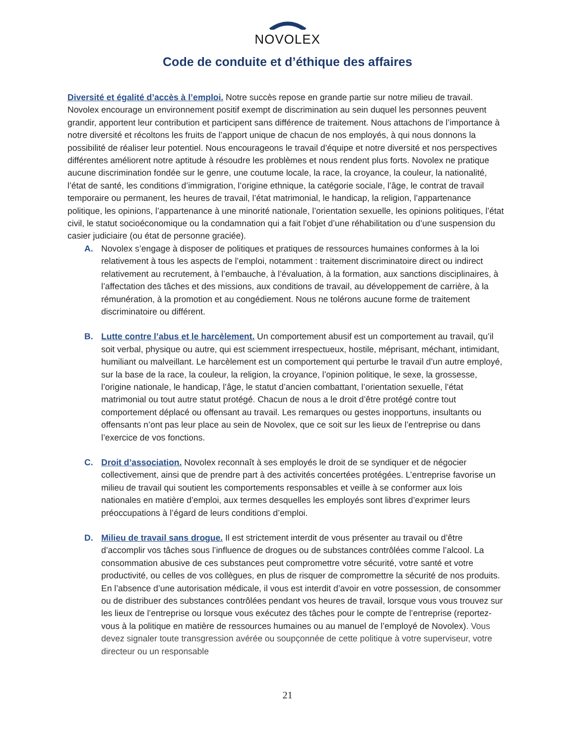NOVOLEX
Code de conduite et d’éthique des affaires
Diversité et égalité d’accès à l’emploi. Notre succès repose en grande partie sur notre milieu de travail. Novolex encourage un environnement positif exempt de discrimination au sein duquel les personnes peuvent grandir, apportent leur contribution et participent sans différence de traitement. Nous attachons de l’importance à notre diversité et récoltons les fruits de l’apport unique de chacun de nos employés, à qui nous donnons la possibilité de réaliser leur potentiel. Nous encourageons le travail d’équipe et notre diversité et nos perspectives différentes améliorent notre aptitude à résoudre les problèmes et nous rendent plus forts. Novolex ne pratique aucune discrimination fondée sur le genre, une coutume locale, la race, la croyance, la couleur, la nationalité, l’état de santé, les conditions d’immigration, l’origine ethnique, la catégorie sociale, l’âge, le contrat de travail temporaire ou permanent, les heures de travail, l’état matrimonial, le handicap, la religion, l’appartenance politique, les opinions, l’appartenance à une minorité nationale, l’orientation sexuelle, les opinions politiques, l’état civil, le statut socioéconomique ou la condamnation qui a fait l’objet d’une réhabilitation ou d’une suspension du casier judiciaire (ou état de personne graciée).
A. Novolex s’engage à disposer de politiques et pratiques de ressources humaines conformes à la loi relativement à tous les aspects de l’emploi, notamment : traitement discriminatoire direct ou indirect relativement au recrutement, à l’embauche, à l’évaluation, à la formation, aux sanctions disciplinaires, à l’affectation des tâches et des missions, aux conditions de travail, au développement de carrière, à la rémunération, à la promotion et au congédiement. Nous ne tolérons aucune forme de traitement discriminatoire ou différent.
B. Lutte contre l’abus et le harcèlement. Un comportement abusif est un comportement au travail, qu’il soit verbal, physique ou autre, qui est sciemment irrespectueux, hostile, méprisant, méchant, intimidant, humiliant ou malveillant. Le harcèlement est un comportement qui perturbe le travail d’un autre employé, sur la base de la race, la couleur, la religion, la croyance, l’opinion politique, le sexe, la grossesse, l’origine nationale, le handicap, l’âge, le statut d’ancien combattant, l’orientation sexuelle, l’état matrimonial ou tout autre statut protégé. Chacun de nous a le droit d’être protégé contre tout comportement déplacé ou offensant au travail. Les remarques ou gestes inopportuns, insultants ou offensants n’ont pas leur place au sein de Novolex, que ce soit sur les lieux de l’entreprise ou dans l’exercice de vos fonctions.
C. Droit d’association. Novolex reconnaît à ses employés le droit de se syndiquer et de négocier collectivement, ainsi que de prendre part à des activités concertées protégées. L’entreprise favorise un milieu de travail qui soutient les comportements responsables et veille à se conformer aux lois nationales en matière d’emploi, aux termes desquelles les employés sont libres d’exprimer leurs préoccupations à l’égard de leurs conditions d’emploi.
D. Milieu de travail sans drogue. Il est strictement interdit de vous présenter au travail ou d’être d’accomplir vos tâches sous l’influence de drogues ou de substances contrôlées comme l’alcool. La consommation abusive de ces substances peut compromettre votre sécurité, votre santé et votre productivité, ou celles de vos collègues, en plus de risquer de compromettre la sécurité de nos produits. En l’absence d’une autorisation médicale, il vous est interdit d’avoir en votre possession, de consommer ou de distribuer des substances contrôlées pendant vos heures de travail, lorsque vous vous trouvez sur les lieux de l’entreprise ou lorsque vous exécutez des tâches pour le compte de l’entreprise (reportez-vous à la politique en matière de ressources humaines ou au manuel de l’employé de Novolex). Vous devez signaler toute transgression avérée ou soupçonnée de cette politique à votre superviseur, votre directeur ou un responsable
21